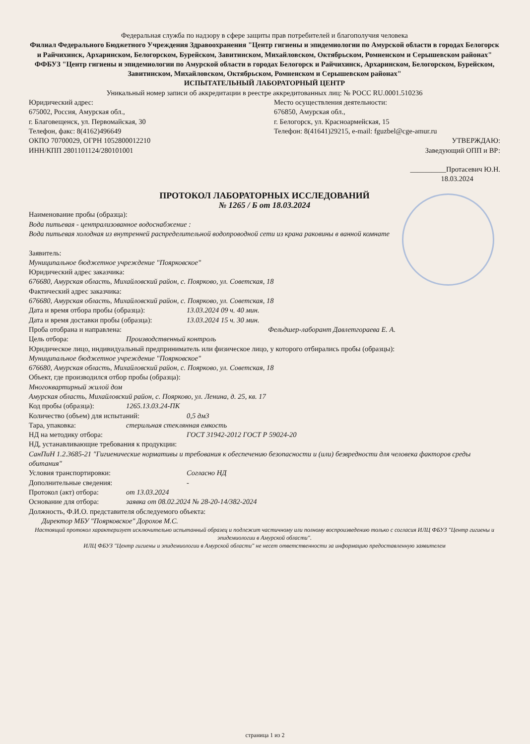Федеральная служба по надзору в сфере защиты прав потребителей и благополучия человека
Филиал Федерального Бюджетного Учреждения Здравоохранения "Центр гигиены и эпидемиологии по Амурской области в городах Белогорск и Райчихинск, Архаринском, Белогорском, Бурейском, Завитинском, Михайловском, Октябрьском, Ромненском и Серышевском районах"
ФФБУЗ "Центр гигиены и эпидемиологии по Амурской области в городах Белогорск и Райчихинск, Архаринском, Белогорском, Бурейском, Завитинском, Михайловском, Октябрьском, Ромненском и Серышевском районах"
ИСПЫТАТЕЛЬНЫЙ ЛАБОРАТОРНЫЙ ЦЕНТР
Уникальный номер записи об аккредитации в реестре аккредитованных лиц: № РОСС RU.0001.510236
Юридический адрес:
675002, Россия, Амурская обл.,
г. Благовещенск, ул. Первомайская, 30
Телефон, факс: 8(4162)496649
ОКПО 70700029, ОГРН 1052800012210
ИНН/КПП 2801101124/280101001
Место осуществления деятельности:
676850, Амурская обл.,
г. Белогорск, ул. Красноармейская, 15
Телефон: 8(41641)29215, e-mail: fguzbel@cge-amur.ru
УТВЕРЖДАЮ:
Заведующий ОПП и ВР:
__________Протасевич Ю.Н.
18.03.2024
ПРОТОКОЛ ЛАБОРАТОРНЫХ ИССЛЕДОВАНИЙ
№ 1265 / Б от 18.03.2024
Наименование пробы (образца):
Вода питьевая - централизованное водоснабжение :
Вода питьевая холодная из внутренней распределительной водопроводной сети из крана раковины в ванной комнате
Заявитель:
Муниципальное бюджетное учреждение "Поярковское"
Юридический адрес заказчика:
676680, Амурская область, Михайловский район, с. Поярково, ул. Советская, 18
Фактический адрес заказчика:
676680, Амурская область, Михайловский район, с. Поярково, ул. Советская, 18
Дата и время отбора пробы (образца): 13.03.2024 09 ч. 40 мин.
Дата и время доставки пробы (образца): 13.03.2024 15 ч. 30 мин.
Проба отобрана и направлена: Фельдшер-лаборант Давлетгораева Е. А.
Цель отбора: Производственный контроль
Юридическое лицо, индивидуальный предприниматель или физическое лицо, у которого отбирались пробы (образцы):
Муниципальное бюджетное учреждение "Поярковское"
676680, Амурская область, Михайловский район, с. Поярково, ул. Советская, 18
Объект, где производился отбор пробы (образца):
Многоквартирный жилой дом
Амурская область, Михайловский район, с. Поярково, ул. Ленина, д. 25, кв. 17
Код пробы (образца): 1265.13.03.24-ПК
Количество (объем) для испытаний: 0,5 дм3
Тара, упаковка: стерильная стеклянная емкость
НД на методику отбора: ГОСТ 31942-2012 ГОСТ Р 59024-20
НД, устанавливающие требования к продукции:
СанПиН 1.2.3685-21 "Гигиенические нормативы и требования к обеспечению безопасности и (или) безвредности для человека факторов среды обитания"
Условия транспортировки: Согласно НД
Дополнительные сведения: -
Протокол (акт) отбора: от 13.03.2024
Основание для отбора: заявка от 08.02.2024 № 28-20-14/382-2024
Должность, Ф.И.О. представителя обследуемого объекта:
Директор МБУ "Поярковское" Дорохов М.С.
Настоящий протокол характеризует исключительно испытанный образец и подлежит частичному или полному воспроизведению только с согласия ИЛЦ ФБУЗ "Центр гигиены и эпидемиологии в Амурской области".
ИЛЦ ФБУЗ "Центр гигиены и эпидемиологии в Амурской области" не несет ответственности за информацию предоставленную заявителем
страница 1 из 2